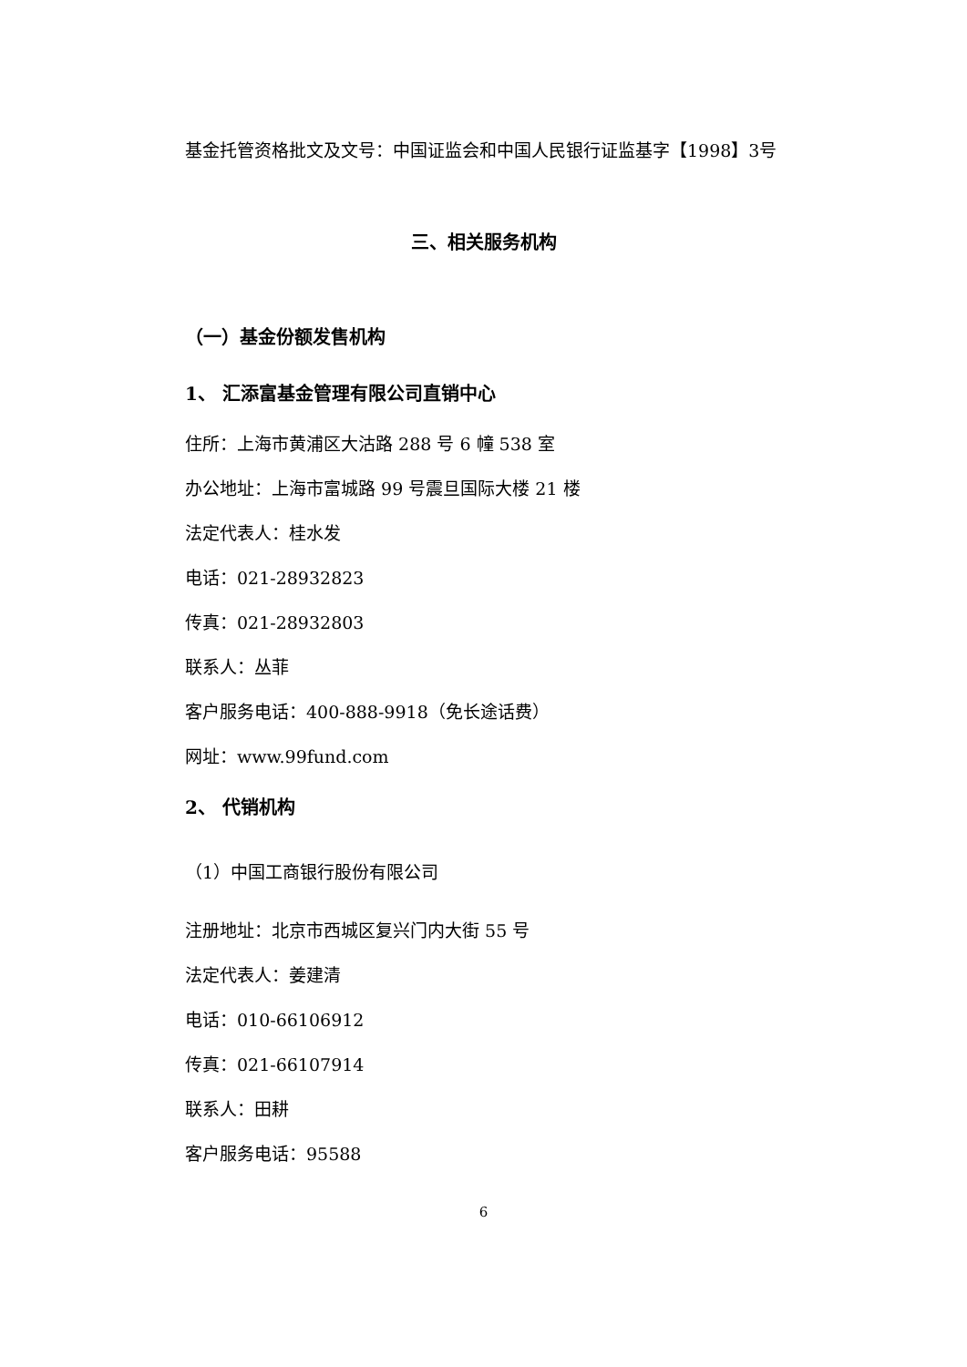基金托管资格批文及文号：中国证监会和中国人民银行证监基字【1998】3号
三、相关服务机构
（一）基金份额发售机构
1、 汇添富基金管理有限公司直销中心
住所：上海市黄浦区大沽路 288 号 6 幢 538 室
办公地址：上海市富城路 99 号震旦国际大楼 21 楼
法定代表人：桂水发
电话：021-28932823
传真：021-28932803
联系人：丛菲
客户服务电话：400-888-9918（免长途话费）
网址：www.99fund.com
2、 代销机构
（1）中国工商银行股份有限公司
注册地址：北京市西城区复兴门内大街 55 号
法定代表人：姜建清
电话：010-66106912
传真：021-66107914
联系人：田耕
客户服务电话：95588
6